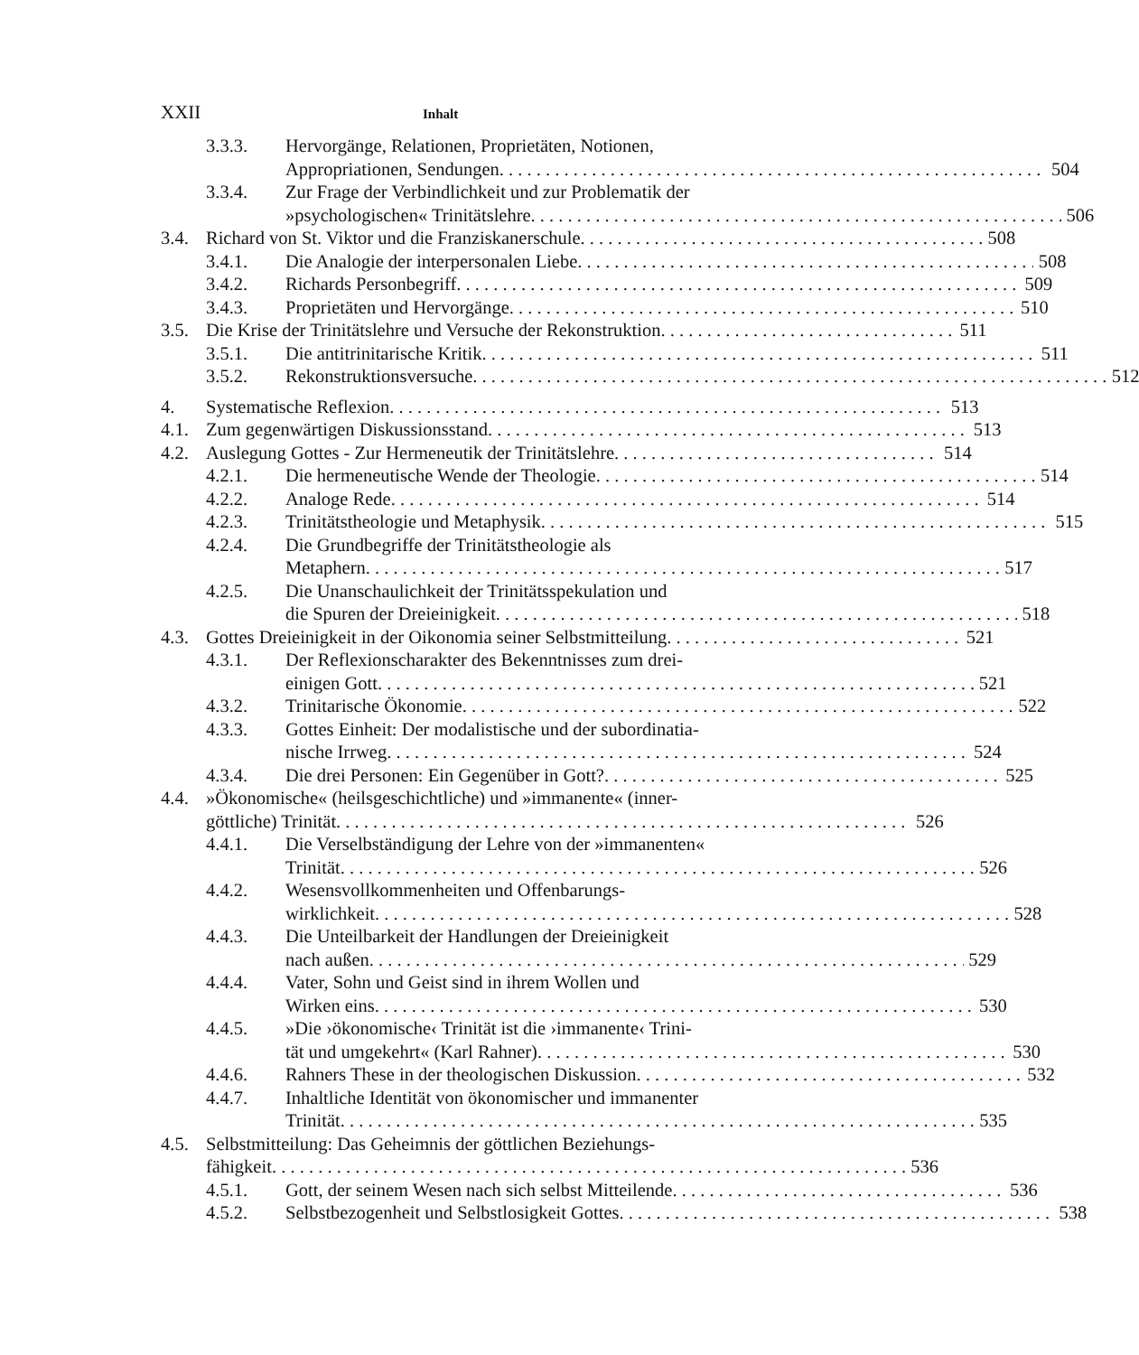XXII Inhalt
3.3.3. Hervorgänge, Relationen, Proprietäten, Notionen,
Appropriationen, Sendungen 504
3.3.4. Zur Frage der Verbindlichkeit und zur Problematik der
»psychologischen« Trinitätslehre 506
3.4. Richard von St. Viktor und die Franziskanerschule 508
3.4.1. Die Analogie der interpersonalen Liebe 508
3.4.2. Richards Personbegriff 509
3.4.3. Proprietäten und Hervorgänge 510
3.5. Die Krise der Trinitätslehre und Versuche der Rekonstruktion 511
3.5.1. Die antitrinitarische Kritik 511
3.5.2. Rekonstruktionsversuche 512
4. Systematische Reflexion 513
4.1. Zum gegenwärtigen Diskussionsstand 513
4.2. Auslegung Gottes - Zur Hermeneutik der Trinitätslehre 514
4.2.1. Die hermeneutische Wende der Theologie 514
4.2.2. Analoge Rede 514
4.2.3. Trinitätstheologie und Metaphysik 515
4.2.4. Die Grundbegriffe der Trinitätstheologie als
Metaphern 517
4.2.5. Die Unanschaulichkeit der Trinitätsspekulation und
die Spuren der Dreieinigkeit 518
4.3. Gottes Dreieinigkeit in der Oikonomia seiner Selbstmitteilung 521
4.3.1. Der Reflexionscharakter des Bekenntnisses zum drei-
einigen Gott 521
4.3.2. Trinitarische Ökonomie 522
4.3.3. Gottes Einheit: Der modalistische und der subordinatia-
nische Irrweg 524
4.3.4. Die drei Personen: Ein Gegenüber in Gott? 525
4.4. »Ökonomische« (heilsgeschichtliche) und »immanente« (inner-
göttliche) Trinität 526
4.4.1. Die Verselbständigung der Lehre von der »immanenten«
Trinität 526
4.4.2. Wesensvollkommenheiten und Offenbarungs-
wirklichkeit 528
4.4.3. Die Unteilbarkeit der Handlungen der Dreieinigkeit
nach außen 529
4.4.4. Vater, Sohn und Geist sind in ihrem Wollen und
Wirken eins 530
4.4.5. »Die ›ökonomische‹ Trinität ist die ›immanente‹ Trini-
tät und umgekehrt« (Karl Rahner) 530
4.4.6. Rahners These in der theologischen Diskussion 532
4.4.7. Inhaltliche Identität von ökonomischer und immanenter
Trinität 535
4.5. Selbstmitteilung: Das Geheimnis der göttlichen Beziehungs-
fähigkeit 536
4.5.1. Gott, der seinem Wesen nach sich selbst Mitteilende 536
4.5.2. Selbstbezogenheit und Selbstlosigkeit Gottes 538